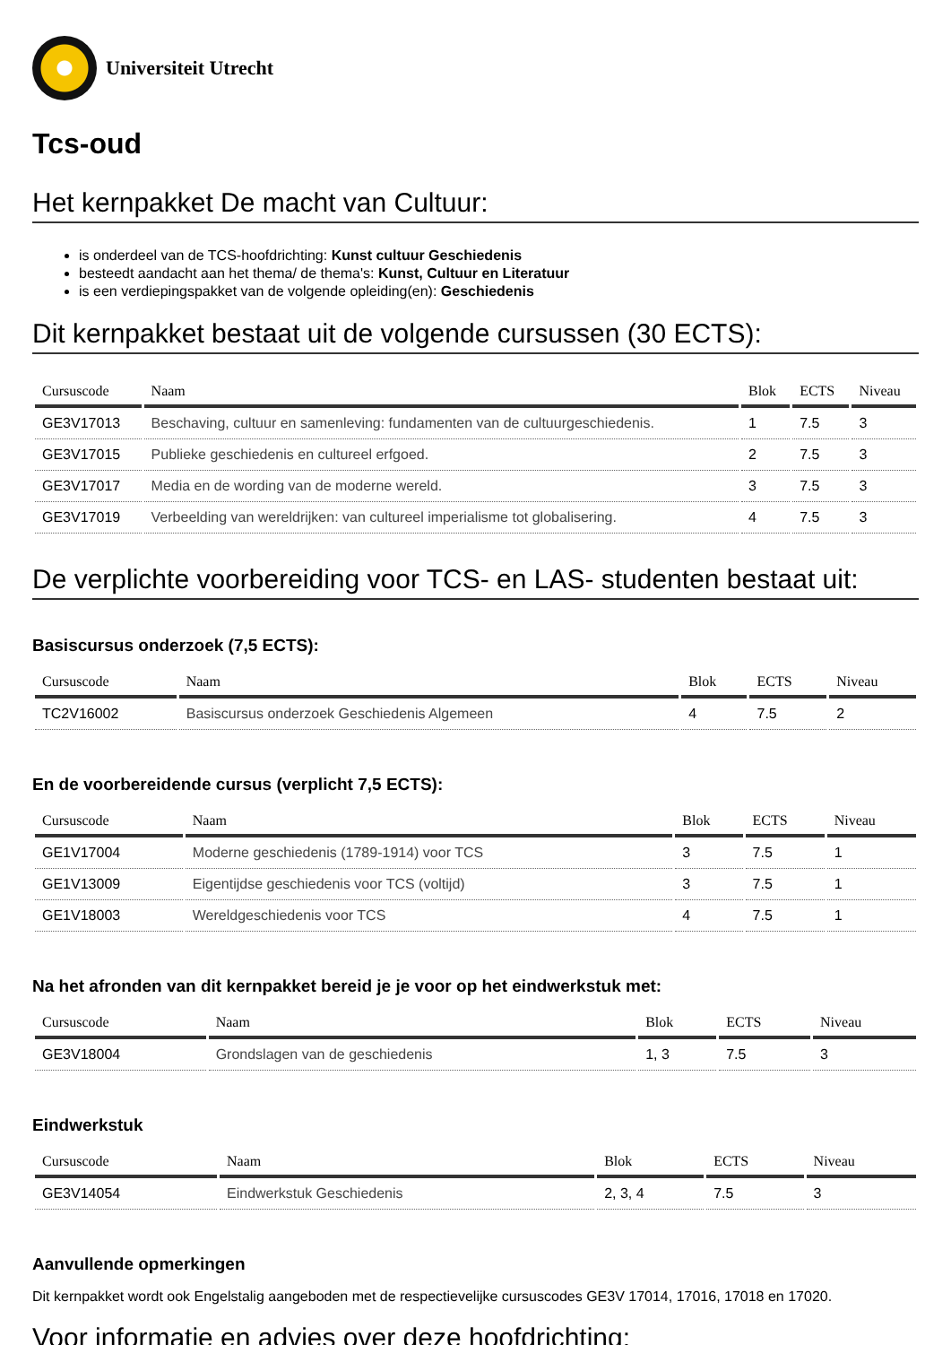Universiteit Utrecht
Tcs-oud
Het kernpakket De macht van Cultuur:
is onderdeel van de TCS-hoofdrichting: Kunst cultuur Geschiedenis
besteedt aandacht aan het thema/ de thema's: Kunst, Cultuur en Literatuur
is een verdiepingspakket van de volgende opleiding(en): Geschiedenis
Dit kernpakket bestaat uit de volgende cursussen (30 ECTS):
| Cursuscode | Naam | Blok | ECTS | Niveau |
| --- | --- | --- | --- | --- |
| GE3V17013 | Beschaving, cultuur en samenleving: fundamenten van de cultuurgeschiedenis. | 1 | 7.5 | 3 |
| GE3V17015 | Publieke geschiedenis en cultureel erfgoed. | 2 | 7.5 | 3 |
| GE3V17017 | Media en de wording van de moderne wereld. | 3 | 7.5 | 3 |
| GE3V17019 | Verbeelding van wereldrijken: van cultureel imperialisme tot globalisering. | 4 | 7.5 | 3 |
De verplichte voorbereiding voor TCS- en LAS- studenten bestaat uit:
Basiscursus onderzoek (7,5 ECTS):
| Cursuscode | Naam | Blok | ECTS | Niveau |
| --- | --- | --- | --- | --- |
| TC2V16002 | Basiscursus onderzoek Geschiedenis Algemeen | 4 | 7.5 | 2 |
En de voorbereidende cursus (verplicht 7,5 ECTS):
| Cursuscode | Naam | Blok | ECTS | Niveau |
| --- | --- | --- | --- | --- |
| GE1V17004 | Moderne geschiedenis (1789-1914) voor TCS | 3 | 7.5 | 1 |
| GE1V13009 | Eigentijdse geschiedenis voor TCS (voltijd) | 3 | 7.5 | 1 |
| GE1V18003 | Wereldgeschiedenis voor TCS | 4 | 7.5 | 1 |
Na het afronden van dit kernpakket bereid je je voor op het eindwerkstuk met:
| Cursuscode | Naam | Blok | ECTS | Niveau |
| --- | --- | --- | --- | --- |
| GE3V18004 | Grondslagen van de geschiedenis | 1, 3 | 7.5 | 3 |
Eindwerkstuk
| Cursuscode | Naam | Blok | ECTS | Niveau |
| --- | --- | --- | --- | --- |
| GE3V14054 | Eindwerkstuk Geschiedenis | 2, 3, 4 | 7.5 | 3 |
Aanvullende opmerkingen
Dit kernpakket wordt ook Engelstalig aangeboden met de respectievelijke cursuscodes GE3V 17014, 17016, 17018 en 17020.
Voor informatie en advies over deze hoofdrichting: